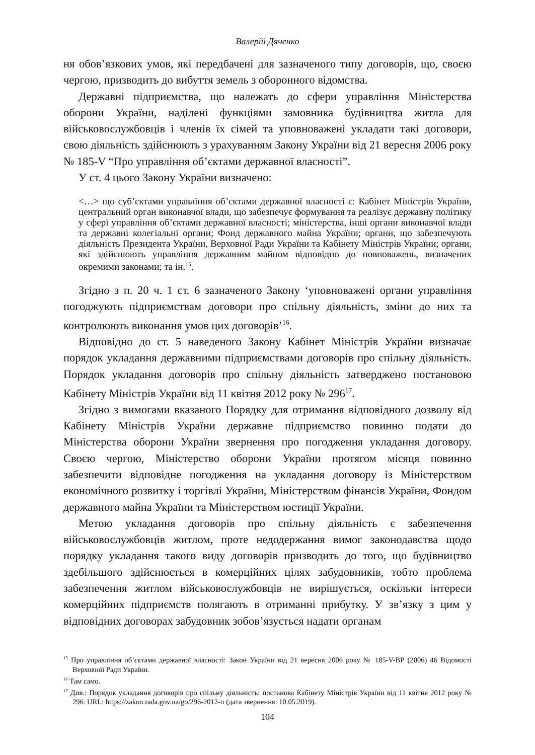Валерій Дяченко
ня обов’язкових умов, які передбачені для зазначеного типу договорів, що, своєю чергою, призводить до вибуття земель з оборонного відомства.
Державні підприємства, що належать до сфери управління Міністерства оборони України, наділені функціями замовника будівництва житла для військовослужбовців і членів їх сімей та уповноважені укладати такі договори, свою діяльність здійснюють з урахуванням Закону України від 21 вересня 2006 року № 185-V “Про управління об’єктами державної власності”.
У ст. 4 цього Закону України визначено:
<…> що суб’єктами управління об’єктами державної власності є: Кабінет Міністрів України, центральний орган виконавчої влади, що забезпечує формування та реалізує державну політику у сфері управління об’єктами державної власності; міністерства, інші органи виконавчої влади та державні колегіальні органи; Фонд державного майна України; органи, що забезпечують діяльність Президента України, Верховної Ради України та Кабінету Міністрів України; органи, які здійснюють управління державним майном відповідно до повноважень, визначених окремими законами; та ін.<sup>15</sup>.
Згідно з п. 20 ч. 1 ст. 6 зазначеного Закону ‘уповноважені органи управління погоджують підприємствам договори про спільну діяльність, зміни до них та контролюють виконання умов цих договорів’<sup>16</sup>.
Відповідно до ст. 5 наведеного Закону Кабінет Міністрів України визначає порядок укладання державними підприємствами договорів про спільну діяльність. Порядок укладання договорів про спільну діяльність затверджено постановою Кабінету Міністрів України від 11 квітня 2012 року № 296<sup>17</sup>.
Згідно з вимогами вказаного Порядку для отримання відповідного дозволу від Кабінету Міністрів України державне підприємство повинно подати до Міністерства оборони України звернення про погодження укладання договору. Своєю чергою, Міністерство оборони України протягом місяця повинно забезпечити відповідне погодження на укладання договору із Міністерством економічного розвитку і торгівлі України, Міністерством фінансів України, Фондом державного майна України та Міністерством юстиції України.
Метою укладання договорів про спільну діяльність є забезпечення військовослужбовців житлом, проте недодержання вимог законодавства щодо порядку укладання такого виду договорів призводить до того, що будівництво здебільшого здійснюється в комерційних цілях забудовників, тобто проблема забезпечення житлом військовослужбовців не вирішується, оскільки інтереси комерційних підприємств полягають в отриманні прибутку. У зв’язку з цим у відповідних договорах забудовник зобов’язується надати органам
<sup>15</sup> Про управління об’єктами державної власності: Закон України від 21 вересня 2006 року № 185-V-ВР (2006) 46 Відомості Верховної Ради України.
<sup>16</sup> Там само.
<sup>17</sup> Див.: Порядок укладання договорів про спільну діяльність: постанова Кабінету Міністрів України від 11 квітня 2012 року № 296. URL: https://zakon.rada.gov.ua/go/296-2012-п (дата звернення: 10.05.2019).
104